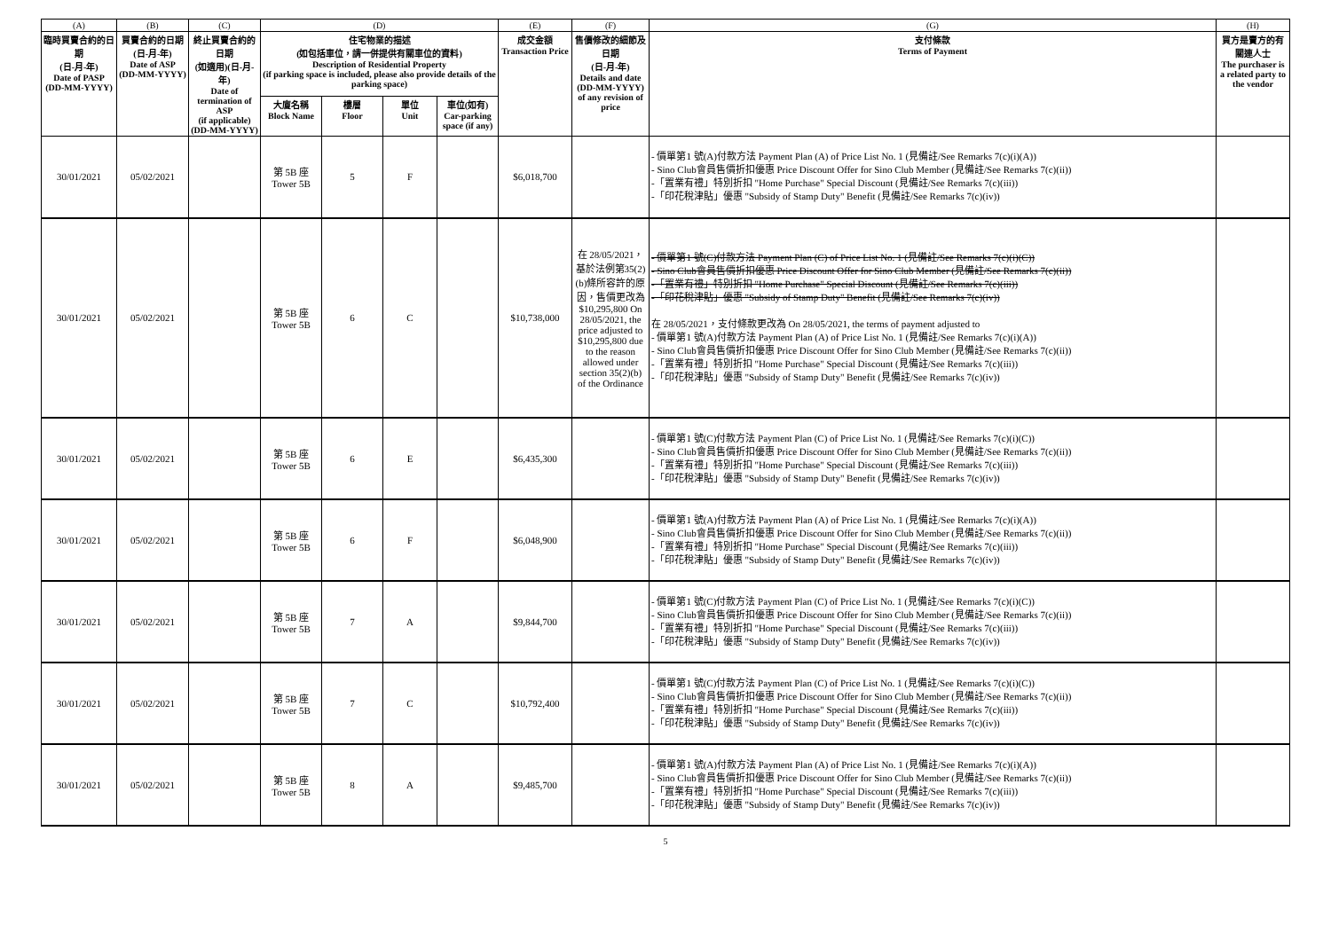| (A) | (B) | (C) | (D) | | | | (E) | (F) | (G) | (H) |
| --- | --- | --- | --- | --- | --- | --- | --- | --- | --- | --- |
| 臨時買賣合約的日期 (日-月-年) Date of PASP (DD-MM-YYYY) | 買賣合約的日期 (日-月-年) Date of ASP (DD-MM-YYYY) | 終止買賣合約的日期 (如適用)(日-月-年) Date of termination of ASP (if applicable) (DD-MM-YYYY) | 住宅物業的描述 (如包括車位，請一併提供有關車位的資料) Description of Residential Property (if parking space is included, please also provide details of the parking space) | | | | 成交金額 Transaction Price | 售價修改的細節及日期 (日-月-年) Details and date (DD-MM-YYYY) of any revision of price | 支付條款 Terms of Payment | 買方是賣方的有關連人士 The purchaser is a related party to the vendor |
| | | | 大廈名稱 Block Name | 樓層 Floor | 單位 Unit | 車位(如有) Car-parking space (if any) | | | | |
| 30/01/2021 | 05/02/2021 | | 第 5B 座 Tower 5B | 5 | F | | $6,018,700 | | - 價單第1 號(A)付款方法 Payment Plan (A) of Price List No. 1 (見備註/See Remarks 7(c)(i)(A)) - Sino Club會員售價折扣優惠 Price Discount Offer for Sino Club Member (見備註/See Remarks 7(c)(ii)) -「置業有禮」特別折扣 "Home Purchase" Special Discount (見備註/See Remarks 7(c)(iii)) -「印花稅津貼」優惠 "Subsidy of Stamp Duty" Benefit (見備註/See Remarks 7(c)(iv)) | |
| 30/01/2021 | 05/02/2021 | | 第 5B 座 Tower 5B | 6 | C | | $10,738,000 | 在 28/05/2021，基於法例第35(2)(b)條所容許的原因，售價更改為$10,295,800 On 28/05/2021, the price adjusted to $10,295,800 due to the reason allowed under section 35(2)(b) of the Ordinance | - 價單第1 號(C)付款方法 Payment Plan (C) of Price List No. 1 (見備註/See Remarks 7(c)(i)(C)) - Sino Club會員售價折扣優惠 Price Discount Offer for Sino Club Member (見備註/See Remarks 7(c)(ii)) -「置業有禮」特別折扣 "Home Purchase" Special Discount (見備註/See Remarks 7(c)(iii)) -「印花稅津貼」優惠 "Subsidy of Stamp Duty" Benefit (見備註/See Remarks 7(c)(iv)) 在 28/05/2021，支付條款更改為 On 28/05/2021, the terms of payment adjusted to - 價單第1 號(A)付款方法 Payment Plan (A) of Price List No. 1 (見備註/See Remarks 7(c)(i)(A)) - Sino Club會員售價折扣優惠 Price Discount Offer for Sino Club Member (見備註/See Remarks 7(c)(ii)) -「置業有禮」特別折扣 "Home Purchase" Special Discount (見備註/See Remarks 7(c)(iii)) -「印花稅津貼」優惠 "Subsidy of Stamp Duty" Benefit (見備註/See Remarks 7(c)(iv)) | |
| 30/01/2021 | 05/02/2021 | | 第 5B 座 Tower 5B | 6 | E | | $6,435,300 | | - 價單第1 號(C)付款方法 Payment Plan (C) of Price List No. 1 (見備註/See Remarks 7(c)(i)(C)) - Sino Club會員售價折扣優惠 Price Discount Offer for Sino Club Member (見備註/See Remarks 7(c)(ii)) -「置業有禮」特別折扣 "Home Purchase" Special Discount (見備註/See Remarks 7(c)(iii)) -「印花稅津貼」優惠 "Subsidy of Stamp Duty" Benefit (見備註/See Remarks 7(c)(iv)) | |
| 30/01/2021 | 05/02/2021 | | 第 5B 座 Tower 5B | 6 | F | | $6,048,900 | | - 價單第1 號(A)付款方法 Payment Plan (A) of Price List No. 1 (見備註/See Remarks 7(c)(i)(A)) - Sino Club會員售價折扣優惠 Price Discount Offer for Sino Club Member (見備註/See Remarks 7(c)(ii)) -「置業有禮」特別折扣 "Home Purchase" Special Discount (見備註/See Remarks 7(c)(iii)) -「印花稅津貼」優惠 "Subsidy of Stamp Duty" Benefit (見備註/See Remarks 7(c)(iv)) | |
| 30/01/2021 | 05/02/2021 | | 第 5B 座 Tower 5B | 7 | A | | $9,844,700 | | - 價單第1 號(C)付款方法 Payment Plan (C) of Price List No. 1 (見備註/See Remarks 7(c)(i)(C)) - Sino Club會員售價折扣優惠 Price Discount Offer for Sino Club Member (見備註/See Remarks 7(c)(ii)) -「置業有禮」特別折扣 "Home Purchase" Special Discount (見備註/See Remarks 7(c)(iii)) -「印花稅津貼」優惠 "Subsidy of Stamp Duty" Benefit (見備註/See Remarks 7(c)(iv)) | |
| 30/01/2021 | 05/02/2021 | | 第 5B 座 Tower 5B | 7 | C | | $10,792,400 | | - 價單第1 號(C)付款方法 Payment Plan (C) of Price List No. 1 (見備註/See Remarks 7(c)(i)(C)) - Sino Club會員售價折扣優惠 Price Discount Offer for Sino Club Member (見備註/See Remarks 7(c)(ii)) -「置業有禮」特別折扣 "Home Purchase" Special Discount (見備註/See Remarks 7(c)(iii)) -「印花稅津貼」優惠 "Subsidy of Stamp Duty" Benefit (見備註/See Remarks 7(c)(iv)) | |
| 30/01/2021 | 05/02/2021 | | 第 5B 座 Tower 5B | 8 | A | | $9,485,700 | | - 價單第1 號(A)付款方法 Payment Plan (A) of Price List No. 1 (見備註/See Remarks 7(c)(i)(A)) - Sino Club會員售價折扣優惠 Price Discount Offer for Sino Club Member (見備註/See Remarks 7(c)(ii)) -「置業有禮」特別折扣 "Home Purchase" Special Discount (見備註/See Remarks 7(c)(iii)) -「印花稅津貼」優惠 "Subsidy of Stamp Duty" Benefit (見備註/See Remarks 7(c)(iv)) | |
5